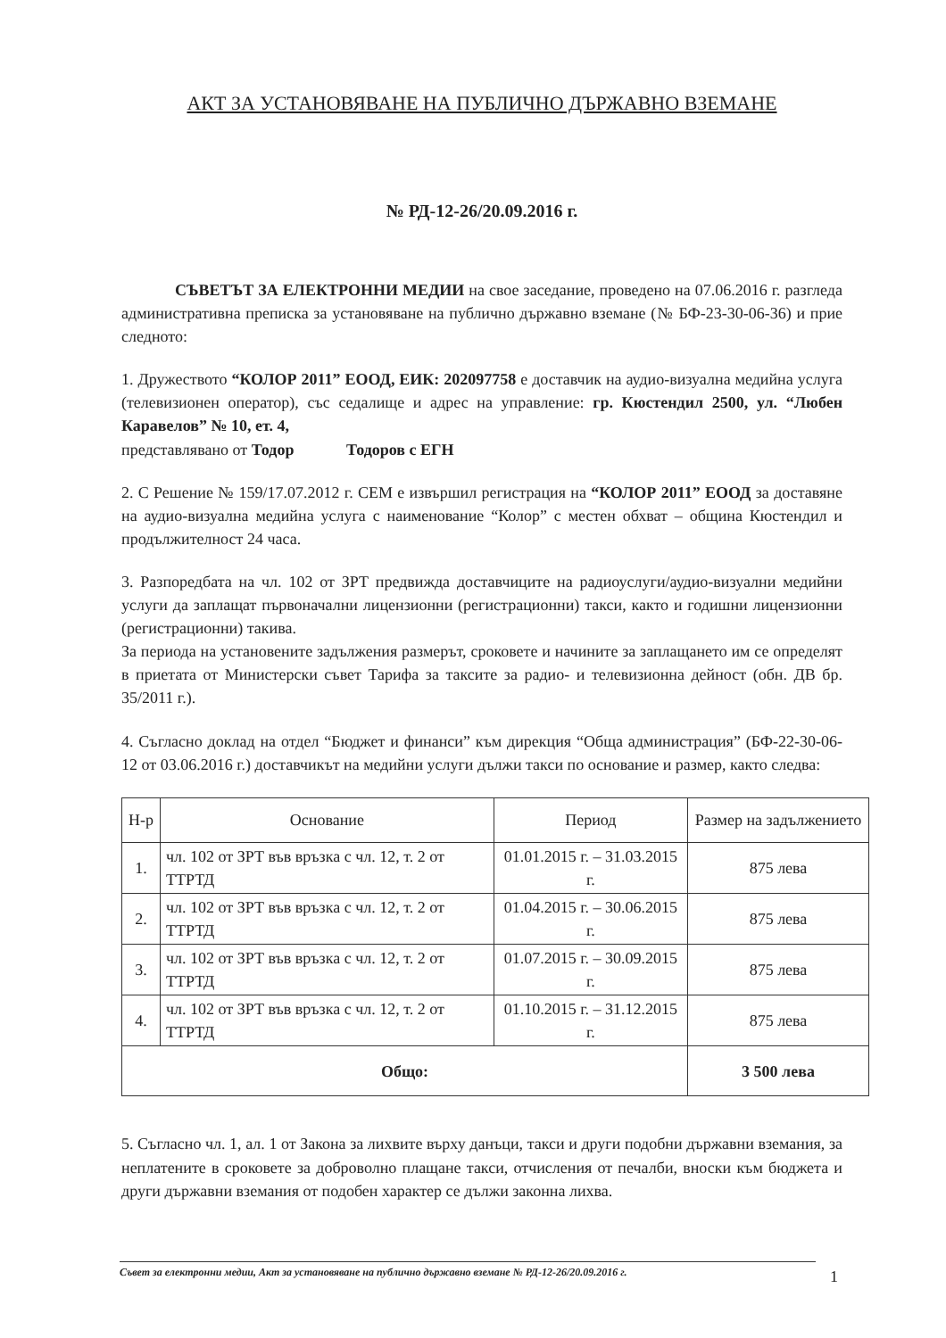АКТ ЗА УСТАНОВЯВАНЕ НА ПУБЛИЧНО ДЪРЖАВНО ВЗЕМАНЕ
№ РД-12-26/20.09.2016 г.
СЪВЕТЪТ ЗА ЕЛЕКТРОННИ МЕДИИ на свое заседание, проведено на 07.06.2016 г. разгледа административна преписка за установяване на публично държавно вземане (№ БФ-23-30-06-36) и прие следното:
1. Дружеството “КОЛОР 2011” ЕООД, ЕИК: 202097758 е доставчик на аудио-визуална медийна услуга (телевизионен оператор), със седалище и адрес на управление: гр. Кюстендил 2500, ул. “Любен Каравелов” № 10, ет. 4,
представлявано от Тодор Тодоров с ЕГН
2. С Решение № 159/17.07.2012 г. СЕМ е извършил регистрация на “КОЛОР 2011” ЕООД за доставяне на аудио-визуална медийна услуга с наименование “Колор” с местен обхват – община Кюстендил и продължителност 24 часа.
3. Разпоредбата на чл. 102 от ЗРТ предвижда доставчиците на радиоуслуги/аудио-визуални медийни услуги да заплащат първоначални лицензионни (регистрационни) такси, както и годишни лицензионни (регистрационни) такива.
За периода на установените задължения размерът, сроковете и начините за заплащането им се определят в приетата от Министерски съвет Тарифа за таксите за радио- и телевизионна дейност (обн. ДВ бр. 35/2011 г.).
4. Съгласно доклад на отдел “Бюджет и финанси” към дирекция “Обща администрация” (БФ-22-30-06-12 от 03.06.2016 г.) доставчикът на медийни услуги дължи такси по основание и размер, както следва:
| Н-р | Основание | Период | Размер на задължението |
| --- | --- | --- | --- |
| 1. | чл. 102 от ЗРТ във връзка с чл. 12, т. 2 от ТТРТД | 01.01.2015 г. – 31.03.2015 г. | 875 лева |
| 2. | чл. 102 от ЗРТ във връзка с чл. 12, т. 2 от ТТРТД | 01.04.2015 г. – 30.06.2015 г. | 875 лева |
| 3. | чл. 102 от ЗРТ във връзка с чл. 12, т. 2 от ТТРТД | 01.07.2015 г. – 30.09.2015 г. | 875 лева |
| 4. | чл. 102 от ЗРТ във връзка с чл. 12, т. 2 от ТТРТД | 01.10.2015 г. – 31.12.2015 г. | 875 лева |
| Общо: | | | 3 500 лева |
5. Съгласно чл. 1, ал. 1 от Закона за лихвите върху данъци, такси и други подобни държавни вземания, за неплатените в сроковете за доброволно плащане такси, отчисления от печалби, вноски към бюджета и други държавни вземания от подобен характер се дължи законна лихва.
Съвет за електронни медии, Акт за установяване на публично държавно вземане № РД-12-26/20.09.2016 г. 1